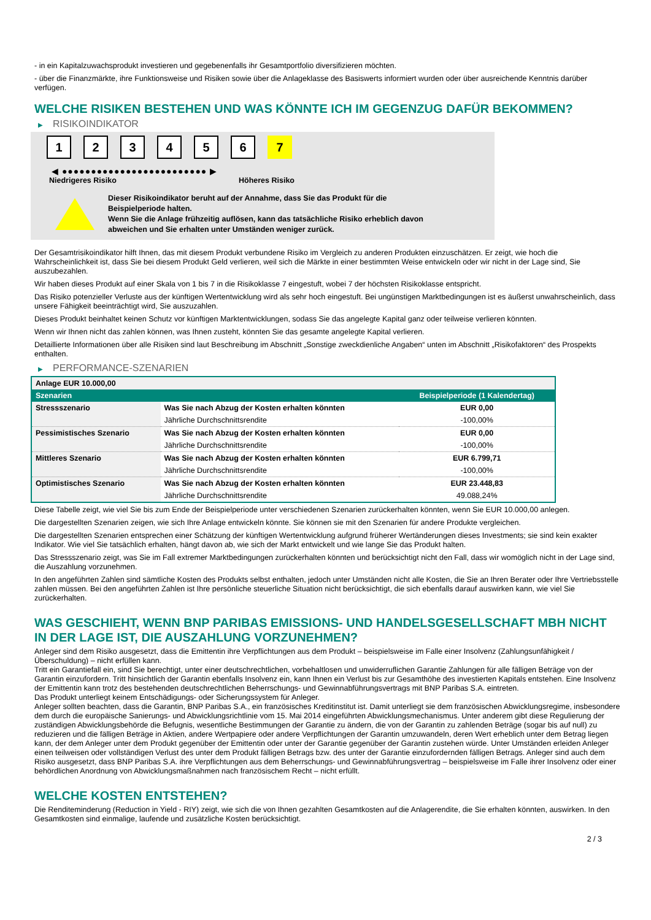- in ein Kapitalzuwachsprodukt investieren und gegebenenfalls ihr Gesamtportfolio diversifizieren möchten.
- über die Finanzmärkte, ihre Funktionsweise und Risiken sowie über die Anlageklasse des Basiswerts informiert wurden oder über ausreichende Kenntnis darüber verfügen.
WELCHE RISIKEN BESTEHEN UND WAS KÖNNTE ICH IM GEGENZUG DAFÜR BEKOMMEN?
▶ RISIKOINDIKATOR
1 2 3 4 5 6 7
◀ ●●●●●●●●●●●●●●●●●●●●●●●●● ▶
Niedrigeres Risiko Höheres Risiko
Dieser Risikoindikator beruht auf der Annahme, dass Sie das Produkt für die
Beispielperiode halten.
Wenn Sie die Anlage frühzeitig auflösen, kann das tatsächliche Risiko erheblich davon
abweichen und Sie erhalten unter Umständen weniger zurück.
Der Gesamtrisikoindikator hilft Ihnen, das mit diesem Produkt verbundene Risiko im Vergleich zu anderen Produkten einzuschätzen. Er zeigt, wie hoch die Wahrscheinlichkeit ist, dass Sie bei diesem Produkt Geld verlieren, weil sich die Märkte in einer bestimmten Weise entwickeln oder wir nicht in der Lage sind, Sie auszubezahlen.
Wir haben dieses Produkt auf einer Skala von 1 bis 7 in die Risikoklasse 7 eingestuft, wobei 7 der höchsten Risikoklasse entspricht.
Das Risiko potenzieller Verluste aus der künftigen Wertentwicklung wird als sehr hoch eingestuft. Bei ungünstigen Marktbedingungen ist es äußerst unwahrscheinlich, dass unsere Fähigkeit beeinträchtigt wird, Sie auszuzahlen.
Dieses Produkt beinhaltet keinen Schutz vor künftigen Marktentwicklungen, sodass Sie das angelegte Kapital ganz oder teilweise verlieren könnten.
Wenn wir Ihnen nicht das zahlen können, was Ihnen zusteht, könnten Sie das gesamte angelegte Kapital verlieren.
Detaillierte Informationen über alle Risiken sind laut Beschreibung im Abschnitt „Sonstige zweckdienliche Angaben“ unten im Abschnitt „Risikofaktoren“ des Prospekts enthalten.
▶ PERFORMANCE-SZENARIEN
| Anlage EUR 10.000,00 | | |
| Szenarien | | Beispielperiode (1 Kalendertag) |
| Stressszenario | Was Sie nach Abzug der Kosten erhalten könnten | EUR 0,00 |
| | Jährliche Durchschnittsrendite | -100,00% |
| Pessimistisches Szenario | Was Sie nach Abzug der Kosten erhalten könnten | EUR 0,00 |
| | Jährliche Durchschnittsrendite | -100,00% |
| Mittleres Szenario | Was Sie nach Abzug der Kosten erhalten könnten | EUR 6.799,71 |
| | Jährliche Durchschnittsrendite | -100,00% |
| Optimistisches Szenario | Was Sie nach Abzug der Kosten erhalten könnten | EUR 23.448,83 |
| | Jährliche Durchschnittsrendite | 49.088,24% |
Diese Tabelle zeigt, wie viel Sie bis zum Ende der Beispielperiode unter verschiedenen Szenarien zurückerhalten könnten, wenn Sie EUR 10.000,00 anlegen.
Die dargestellten Szenarien zeigen, wie sich Ihre Anlage entwickeln könnte. Sie können sie mit den Szenarien für andere Produkte vergleichen.
Die dargestellten Szenarien entsprechen einer Schätzung der künftigen Wertentwicklung aufgrund früherer Wertänderungen dieses Investments; sie sind kein exakter Indikator. Wie viel Sie tatsächlich erhalten, hängt davon ab, wie sich der Markt entwickelt und wie lange Sie das Produkt halten.
Das Stressszenario zeigt, was Sie im Fall extremer Marktbedingungen zurückerhalten könnten und berücksichtigt nicht den Fall, dass wir womöglich nicht in der Lage sind, die Auszahlung vorzunehmen.
In den angeführten Zahlen sind sämtliche Kosten des Produkts selbst enthalten, jedoch unter Umständen nicht alle Kosten, die Sie an Ihren Berater oder Ihre Vertriebsstelle zahlen müssen. Bei den angeführten Zahlen ist Ihre persönliche steuerliche Situation nicht berücksichtigt, die sich ebenfalls darauf auswirken kann, wie viel Sie zurückerhalten.
WAS GESCHIEHT, WENN BNP PARIBAS EMISSIONS- UND HANDELSGESELLSCHAFT MBH NICHT IN DER LAGE IST, DIE AUSZAHLUNG VORZUNEHMEN?
Anleger sind dem Risiko ausgesetzt, dass die Emittentin ihre Verpflichtungen aus dem Produkt – beispielsweise im Falle einer Insolvenz (Zahlungsunfähigkeit / Überschuldung) – nicht erfüllen kann.
Tritt ein Garantiefall ein, sind Sie berechtigt, unter einer deutschrechtlichen, vorbehaltlosen und unwiderruflichen Garantie Zahlungen für alle fälligen Beträge von der Garantin einzufordern. Tritt hinsichtlich der Garantin ebenfalls Insolvenz ein, kann Ihnen ein Verlust bis zur Gesamthöhe des investierten Kapitals entstehen. Eine Insolvenz der Emittentin kann trotz des bestehenden deutschrechtlichen Beherrschungs- und Gewinnabführungsvertrags mit BNP Paribas S.A. eintreten.
Das Produkt unterliegt keinem Entschädigungs- oder Sicherungssystem für Anleger.
Anleger sollten beachten, dass die Garantin, BNP Paribas S.A., ein französisches Kreditinstitut ist. Damit unterliegt sie dem französischen Abwicklungsregime, insbesondere dem durch die europäische Sanierungs- und Abwicklungsrichtlinie vom 15. Mai 2014 eingeführten Abwicklungsmechanismus. Unter anderem gibt diese Regulierung der zuständigen Abwicklungsbehörde die Befugnis, wesentliche Bestimmungen der Garantie zu ändern, die von der Garantin zu zahlenden Beträge (sogar bis auf null) zu reduzieren und die fälligen Beträge in Aktien, andere Wertpapiere oder andere Verpflichtungen der Garantin umzuwandeln, deren Wert erheblich unter dem Betrag liegen kann, der dem Anleger unter dem Produkt gegenüber der Emittentin oder unter der Garantie gegenüber der Garantin zustehen würde. Unter Umständen erleiden Anleger einen teilweisen oder vollständigen Verlust des unter dem Produkt fälligen Betrags bzw. des unter der Garantie einzufordernden fälligen Betrags. Anleger sind auch dem Risiko ausgesetzt, dass BNP Paribas S.A. ihre Verpflichtungen aus dem Beherrschungs- und Gewinnabführungsvertrag – beispielsweise im Falle ihrer Insolvenz oder einer behördlichen Anordnung von Abwicklungsmaßnahmen nach französischem Recht – nicht erfüllt.
WELCHE KOSTEN ENTSTEHEN?
Die Renditeminderung (Reduction in Yield - RIY) zeigt, wie sich die von Ihnen gezahlten Gesamtkosten auf die Anlagerendite, die Sie erhalten könnten, auswirken. In den Gesamtkosten sind einmalige, laufende und zusätzliche Kosten berücksichtigt.
2 / 3